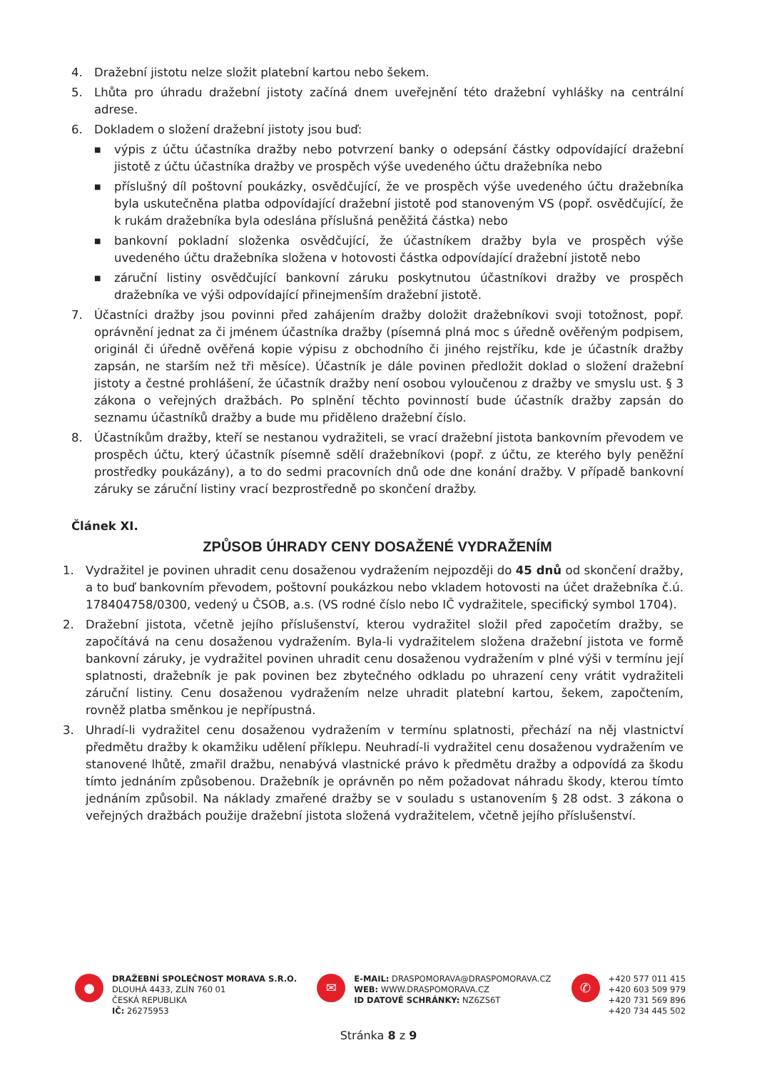4. Dražební jistotu nelze složit platební kartou nebo šekem.
5. Lhůta pro úhradu dražební jistoty začíná dnem uveřejnění této dražební vyhlášky na centrální adrese.
6. Dokladem o složení dražební jistoty jsou buď:
■ výpis z účtu účastníka dražby nebo potvrzení banky o odepsání částky odpovídající dražební jistotě z účtu účastníka dražby ve prospěch výše uvedeného účtu dražebníka nebo
■ příslušný díl poštovní poukázky, osvědčující, že ve prospěch výše uvedeného účtu dražebníka byla uskutečněna platba odpovídající dražební jistotě pod stanoveným VS (popř. osvědčující, že k rukám dražebníka byla odeslána příslušná peněžitá částka) nebo
■ bankovní pokladní složenka osvědčující, že účastníkem dražby byla ve prospěch výše uvedeného účtu dražebníka složena v hotovosti částka odpovídající dražební jistotě nebo
■ záruční listiny osvědčující bankovní záruku poskytnutou účastníkovi dražby ve prospěch dražebníka ve výši odpovídající přinejmenším dražební jistotě.
7. Účastníci dražby jsou povinni před zahájením dražby doložit dražebníkovi svoji totožnost, popř. oprávnění jednat za či jménem účastníka dražby (písemná plná moc s úředně ověřeným podpisem, originál či úředně ověřená kopie výpisu z obchodního či jiného rejstříku, kde je účastník dražby zapsán, ne starším než tři měsíce). Účastník je dále povinen předložit doklad o složení dražební jistoty a čestné prohlášení, že účastník dražby není osobou vyloučenou z dražby ve smyslu ust. § 3 zákona o veřejných dražbách. Po splnění těchto povinností bude účastník dražby zapsán do seznamu účastníků dražby a bude mu přiděleno dražební číslo.
8. Účastníkům dražby, kteří se nestanou vydražiteli, se vrací dražební jistota bankovním převodem ve prospěch účtu, který účastník písemně sdělí dražebníkovi (popř. z účtu, ze kterého byly peněžní prostředky poukázány), a to do sedmi pracovních dnů ode dne konání dražby. V případě bankovní záruky se záruční listiny vrací bezprostředně po skončení dražby.
Článek XI.
ZPŮSOB ÚHRADY CENY DOSAŽENÉ VYDRAŽENÍM
1. Vydražitel je povinen uhradit cenu dosaženou vydražením nejpozději do 45 dnů od skončení dražby, a to buď bankovním převodem, poštovní poukázkou nebo vkladem hotovosti na účet dražebníka č.ú. 178404758/0300, vedený u ČSOB, a.s. (VS rodné číslo nebo IČ vydražitele, specifický symbol 1704).
2. Dražební jistota, včetně jejího příslušenství, kterou vydražitel složil před započetím dražby, se započítává na cenu dosaženou vydražením. Byla-li vydražitelem složena dražební jistota ve formě bankovní záruky, je vydražitel povinen uhradit cenu dosaženou vydražením v plné výši v termínu její splatnosti, dražebník je pak povinen bez zbytečného odkladu po uhrazení ceny vrátit vydražiteli záruční listiny. Cenu dosaženou vydražením nelze uhradit platební kartou, šekem, započtením, rovněž platba směnkou je nepřípustná.
3. Uhradí-li vydražitel cenu dosaženou vydražením v termínu splatnosti, přechází na něj vlastnictví předmětu dražby k okamžiku udělení příklepu. Neuhradí-li vydražitel cenu dosaženou vydražením ve stanovené lhůtě, zmařil dražbu, nenabývá vlastnické právo k předmětu dražby a odpovídá za škodu tímto jednáním způsobenou. Dražebník je oprávněn po něm požadovat náhradu škody, kterou tímto jednáním způsobil. Na náklady zmařené dražby se v souladu s ustanovením § 28 odst. 3 zákona o veřejných dražbách použije dražební jistota složená vydražitelem, včetně jejího příslušenství.
●
DRAŽEBNÍ SPOLEČNOST MORAVA S.R.O.
DLOUHÁ 4433, ZLÍN 760 01
ČESKÁ REPUBLIKA
IČ: 26275953
✉
E-MAIL: DRASPOMORAVA@DRASPOMORAVA.CZ
WEB: WWW.DRASPOMORAVA.CZ
ID DATOVÉ SCHRÁNKY: NZ6ZS6T
✆
+420 577 011 415
+420 603 509 979
+420 731 569 896
+420 734 445 502
Stránka 8 z 9